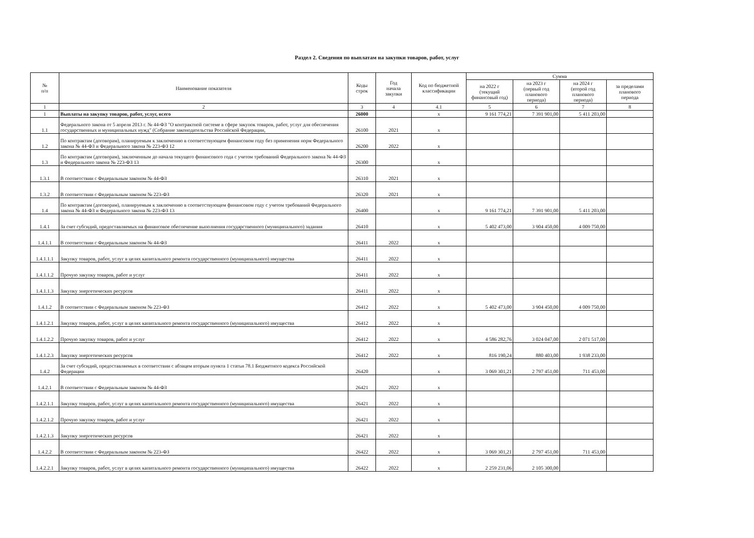Раздел 2. Сведения по выплатам на закупки товаров, работ, услуг
| № п/п | Наименование показателя | Коды строк | Год начала закупки | Код по бюджетной классификации | Сумма | | | |
| --- | --- | --- | --- | --- | --- | --- | --- | --- |
| | | | | | на 2022 г (текущий финансовый год) | на 2023 г (первый год планового периода) | на 2024 г (второй год планового периода) | за пределами планового периода |
| 1 | 2 | 3 | 4 | 4.1 | 5 | 6 | 7 | 8 |
| 1 | Выплаты на закупку товаров, работ, услуг, всего | 26000 | | x | 9 161 774,21 | 7 391 901,00 | 5 411 203,00 | |
| 1.1 | Федерального закона от 5 апреля 2013 г. № 44-ФЗ "О контрактной системе в сфере закупок товаров, работ, услуг для обеспечения государственных и муниципальных нужд" (Собрание законодательства Российской Федерации, | 26100 | 2021 | x | | | | |
| 1.2 | По контрактам (договорам), планируемым к заключению в соответствующем финансовом году без применения норм Федерального закона № 44-ФЗ и Федерального закона № 223-ФЗ 12 | 26200 | 2022 | x | | | | |
| 1.3 | По контрактам (договорам), заключенным до начала текущего финансового года с учетом требований Федерального закона № 44-ФЗ и Федерального закона № 223-ФЗ 13 | 26300 | | x | | | | |
| 1.3.1 | В соответствии с Федеральным законом № 44-ФЗ | 26310 | 2021 | x | | | | |
| 1.3.2 | В соответствии с Федеральным законом № 223-ФЗ | 26320 | 2021 | x | | | | |
| 1.4 | По контрактам (договорам), планируемым к заключению в соответствующем финансовом году с учетом требований Федерального закона № 44-ФЗ и Федерального закона № 223-ФЗ 13 | 26400 | | x | 9 161 774,21 | 7 391 901,00 | 5 411 203,00 | |
| 1.4.1 | За счет субсидий, предоставляемых на финансовое обеспечение выполнения государственного (муниципального) задания | 26410 | | x | 5 402 473,00 | 3 904 450,00 | 4 009 750,00 | |
| 1.4.1.1 | В соответствии с Федеральным законом № 44-ФЗ | 26411 | 2022 | x | | | | |
| 1.4.1.1.1 | Закупку товаров, работ, услуг в целях капитального ремонта государственного (муниципального) имущества | 26411 | 2022 | x | | | | |
| 1.4.1.1.2 | Прочую закупку товаров, работ и услуг | 26411 | 2022 | x | | | | |
| 1.4.1.1.3 | Закупку энергетических ресурсов | 26411 | 2022 | x | | | | |
| 1.4.1.2 | В соответствии с Федеральным законом № 223-ФЗ | 26412 | 2022 | x | 5 402 473,00 | 3 904 450,00 | 4 009 750,00 | |
| 1.4.1.2.1 | Закупку товаров, работ, услуг в целях капитального ремонта государственного (муниципального) имущества | 26412 | 2022 | x | | | | |
| 1.4.1.2.2 | Прочую закупку товаров, работ и услуг | 26412 | 2022 | x | 4 586 282,76 | 3 024 047,00 | 2 071 517,00 | |
| 1.4.1.2.3 | Закупку энергетических ресурсов | 26412 | 2022 | x | 816 190,24 | 880 403,00 | 1 938 233,00 | |
| 1.4.2 | За счет субсидий, предоставляемых в соответствии с абзацем вторым пункта 1 статьи 78.1 Бюджетного кодекса Российской Федерации | 26420 | | x | 3 069 301,21 | 2 797 451,00 | 711 453,00 | |
| 1.4.2.1 | В соответствии с Федеральным законом № 44-ФЗ | 26421 | 2022 | x | | | | |
| 1.4.2.1.1 | Закупку товаров, работ, услуг в целях капитального ремонта государственного (муниципального) имущества | 26421 | 2022 | x | | | | |
| 1.4.2.1.2 | Прочую закупку товаров, работ и услуг | 26421 | 2022 | x | | | | |
| 1.4.2.1.3 | Закупку энергетических ресурсов | 26421 | 2022 | x | | | | |
| 1.4.2.2 | В соответствии с Федеральным законом № 223-ФЗ | 26422 | 2022 | x | 3 069 301,21 | 2 797 451,00 | 711 453,00 | |
| 1.4.2.2.1 | Закупку товаров, работ, услуг в целях капитального ремонта государственного (муниципального) имущества | 26422 | 2022 | x | 2 259 231,06 | 2 105 300,00 | | |